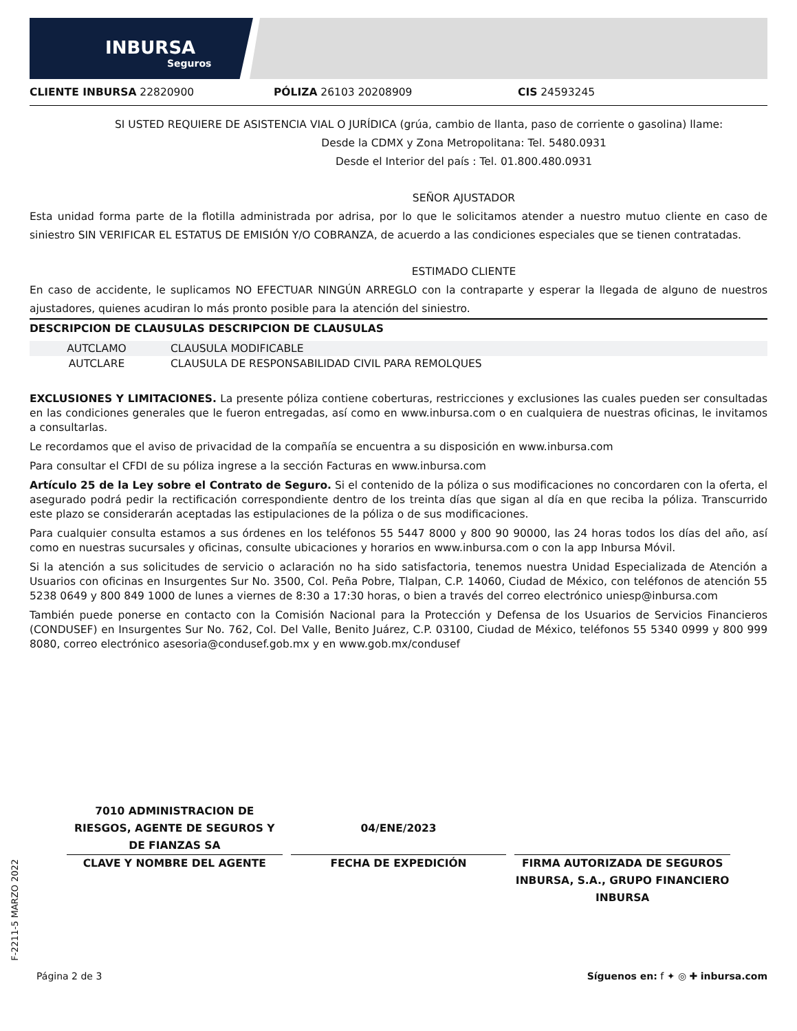INBURSA
Seguros
CLIENTE INBURSA 22820900 PÓLIZA 26103 20208909 CIS 24593245
SI USTED REQUIERE DE ASISTENCIA VIAL O JURÍDICA (grúa, cambio de llanta, paso de corriente o gasolina) llame:
Desde la CDMX y Zona Metropolitana: Tel. 5480.0931
Desde el Interior del país : Tel. 01.800.480.0931
SEÑOR AJUSTADOR
Esta unidad forma parte de la flotilla administrada por adrisa, por lo que le solicitamos atender a nuestro mutuo cliente en caso de siniestro SIN VERIFICAR EL ESTATUS DE EMISIÓN Y/O COBRANZA, de acuerdo a las condiciones especiales que se tienen contratadas.
ESTIMADO CLIENTE
En caso de accidente, le suplicamos NO EFECTUAR NINGÚN ARREGLO con la contraparte y esperar la llegada de alguno de nuestros ajustadores, quienes acudiran lo más pronto posible para la atención del siniestro.
DESCRIPCION DE CLAUSULAS DESCRIPCION DE CLAUSULAS
| AUTCLAMO | CLAUSULA MODIFICABLE |
| AUTCLARE | CLAUSULA DE RESPONSABILIDAD CIVIL PARA REMOLQUES |
EXCLUSIONES Y LIMITACIONES. La presente póliza contiene coberturas, restricciones y exclusiones las cuales pueden ser consultadas en las condiciones generales que le fueron entregadas, así como en www.inbursa.com o en cualquiera de nuestras oficinas, le invitamos a consultarlas.
Le recordamos que el aviso de privacidad de la compañía se encuentra a su disposición en www.inbursa.com
Para consultar el CFDI de su póliza ingrese a la sección Facturas en www.inbursa.com
Artículo 25 de la Ley sobre el Contrato de Seguro. Si el contenido de la póliza o sus modificaciones no concordaren con la oferta, el asegurado podrá pedir la rectificación correspondiente dentro de los treinta días que sigan al día en que reciba la póliza. Transcurrido este plazo se considerarán aceptadas las estipulaciones de la póliza o de sus modificaciones.
Para cualquier consulta estamos a sus órdenes en los teléfonos 55 5447 8000 y 800 90 90000, las 24 horas todos los días del año, así como en nuestras sucursales y oficinas, consulte ubicaciones y horarios en www.inbursa.com o con la app Inbursa Móvil.
Si la atención a sus solicitudes de servicio o aclaración no ha sido satisfactoria, tenemos nuestra Unidad Especializada de Atención a Usuarios con oficinas en Insurgentes Sur No. 3500, Col. Peña Pobre, Tlalpan, C.P. 14060, Ciudad de México, con teléfonos de atención 55 5238 0649 y 800 849 1000 de lunes a viernes de 8:30 a 17:30 horas, o bien a través del correo electrónico uniesp@inbursa.com
También puede ponerse en contacto con la Comisión Nacional para la Protección y Defensa de los Usuarios de Servicios Financieros (CONDUSEF) en Insurgentes Sur No. 762, Col. Del Valle, Benito Juárez, C.P. 03100, Ciudad de México, teléfonos 55 5340 0999 y 800 999 8080, correo electrónico asesoria@condusef.gob.mx y en www.gob.mx/condusef
7010 ADMINISTRACION DE RIESGOS, AGENTE DE SEGUROS Y DE FIANZAS SA
CLAVE Y NOMBRE DEL AGENTE
04/ENE/2023
FECHA DE EXPEDICIÓN
FIRMA AUTORIZADA DE SEGUROS INBURSA, S.A., GRUPO FINANCIERO INBURSA
F-2211-5 MARZO 2022
Página 2 de 3 Síguenos en: f ✦ ◎ ✚ inbursa.com